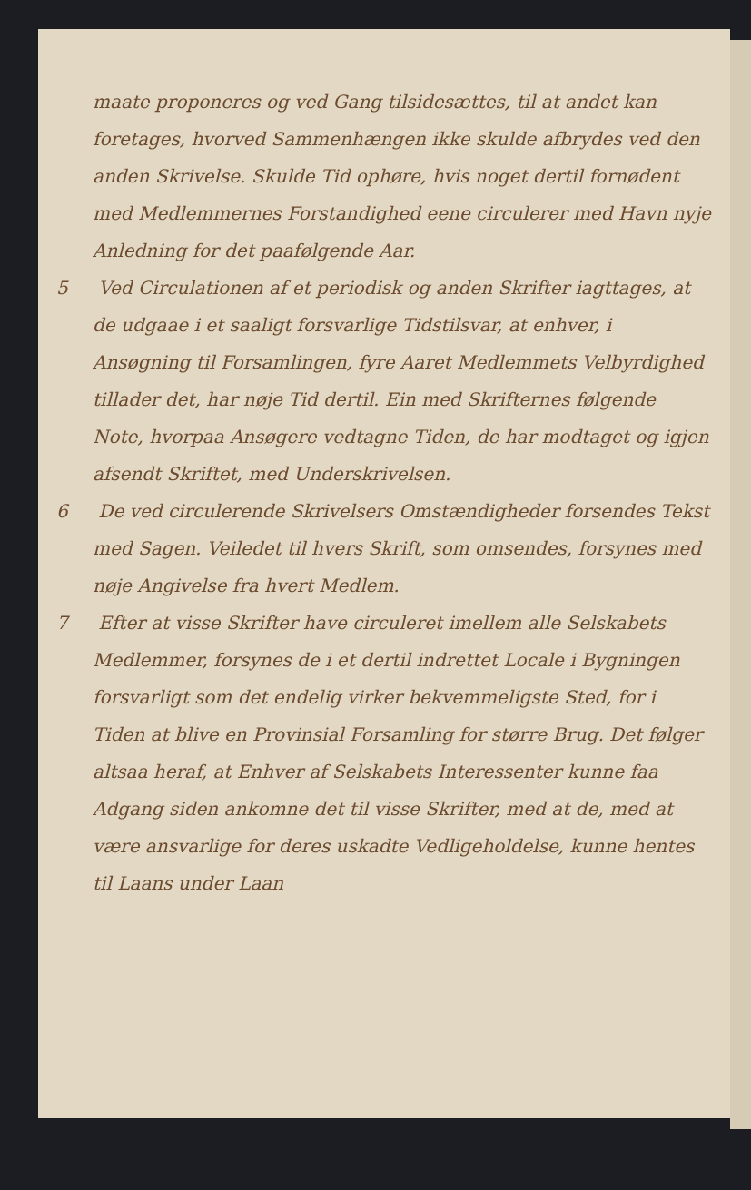maate proponeres og ved Gang tilsidesættes, til at andet kan foretages, hvorved Sammenhængen ikke skulde afbrydes ved den anden Skrivelse. Skulde Tid ophøre, hvis noget dertil fornødent med Medlemmernes Forstandighed eene circulerer med Havn nyje Anledning for det paafølgende Aar.
5 Ved Circulationen af et periodisk og anden Skrifter iagttages, at de udgaae i et saaligt forsvarlige Tidstilsvar, at enhver, i Ansøgning til Forsamlingen, fyre Aaret Medlemmets Velbyrdighed tillader det, har nøje Tid dertil. Ein med Skrifternes følgende Note, hvorpaa Ansøgere vedtagne Tiden, de har modtaget og igjen afsendt Skriftet, med Underskrivelsen.
6 De ved circulerende Skrivelsers Omstændigheder forsendes Tekst med Sagen. Veiledet til hvers Skrift, som omsendes, forsynes med nøje Angivelse fra hvert Medlem.
7 Efter at visse Skrifter have circuleret imellem alle Selskabets Medlemmer, forsynes de i et dertil indrettet Locale i Bygningen forsvarligt som det endelig virker bekvemmeligste Sted, for i Tiden at blive en Provinsial Forsamling for større Brug. Det følger altsaa heraf, at Enhver af Selskabets Interessenter kunne faa Adgang siden ankomne det til visse Skrifter, med at de, med at være ansvarlige for deres uskadte Vedligeholdelse, kunne hentes til Laans under Laan